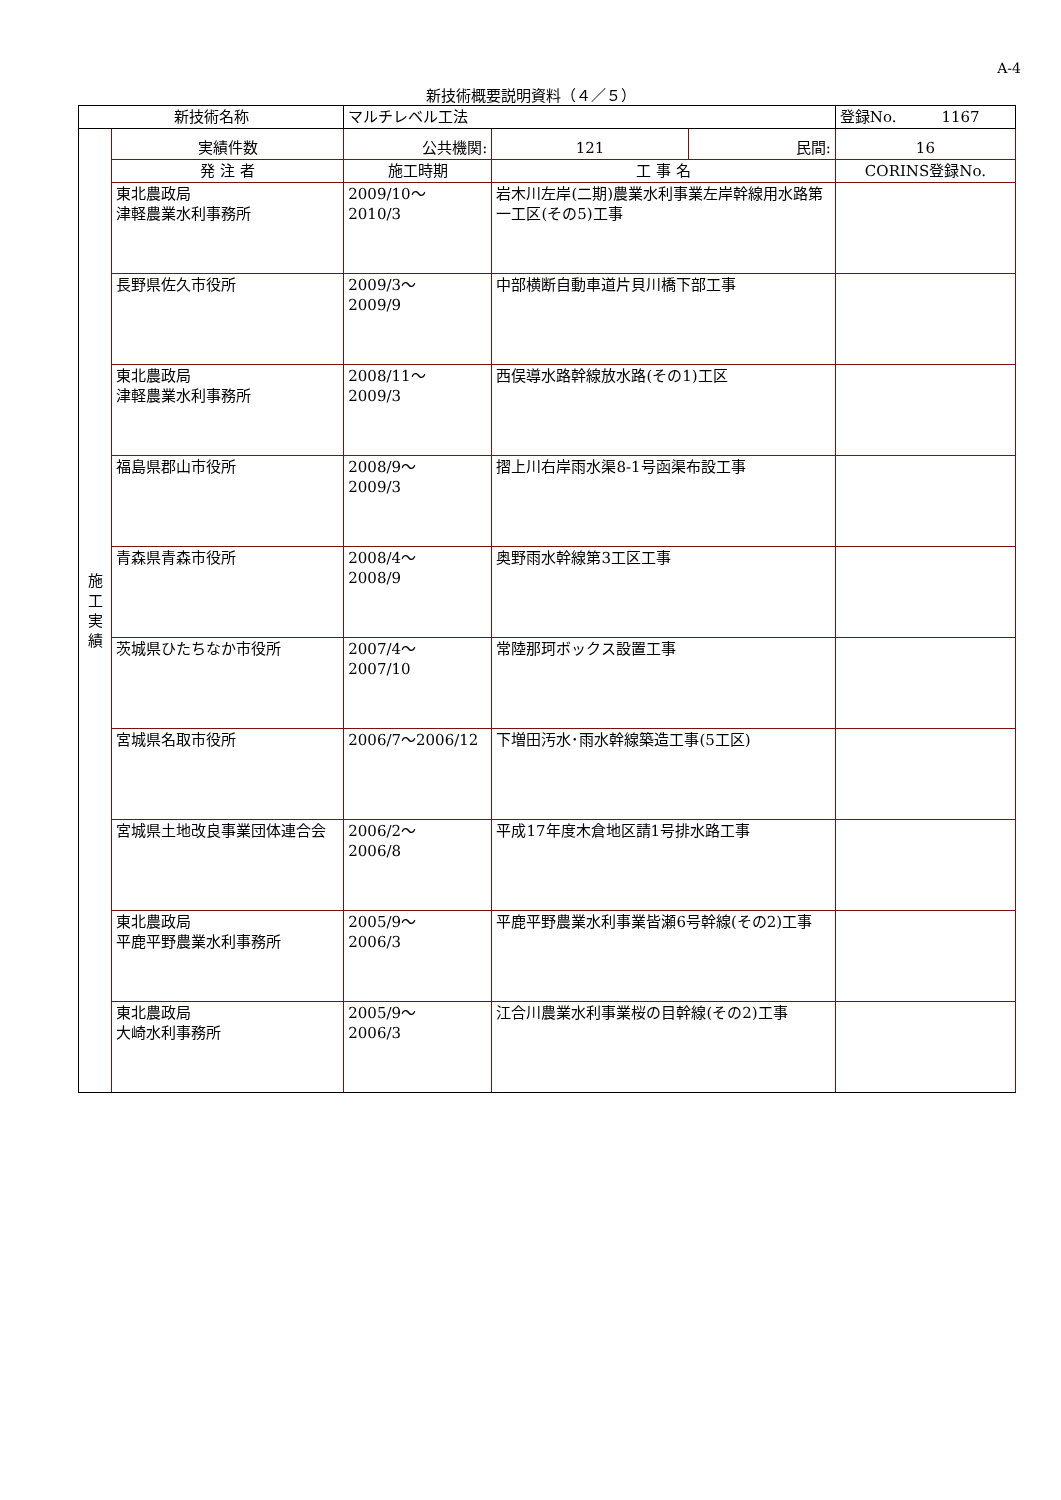A-4
新技術概要説明資料（４／５）
| 新技術名称 | | マルチレベル工法 | | | 登録No. 1167 |
| 施 工 実 績 | 実績件数 | 公共機関: | 121 | 民間: | 16 |
| | 発 注 者 | 施工時期 | 工 事 名 | | CORINS登録No. |
| | 東北農政局 津軽農業水利事務所 | 2009/10～ 2010/3 | 岩木川左岸(二期)農業水利事業左岸幹線用水路第一工区(その5)工事 | | |
| | 長野県佐久市役所 | 2009/3～ 2009/9 | 中部横断自動車道片貝川橋下部工事 | | |
| | 東北農政局 津軽農業水利事務所 | 2008/11～ 2009/3 | 西俣導水路幹線放水路(その1)工区 | | |
| | 福島県郡山市役所 | 2008/9～ 2009/3 | 摺上川右岸雨水渠8-1号函渠布設工事 | | |
| | 青森県青森市役所 | 2008/4～ 2008/9 | 奥野雨水幹線第3工区工事 | | |
| | 茨城県ひたちなか市役所 | 2007/4～ 2007/10 | 常陸那珂ボックス設置工事 | | |
| | 宮城県名取市役所 | 2006/7～2006/12 | 下増田汚水･雨水幹線築造工事(5工区) | | |
| | 宮城県土地改良事業団体連合会 | 2006/2～ 2006/8 | 平成17年度木倉地区請1号排水路工事 | | |
| | 東北農政局 平鹿平野農業水利事務所 | 2005/9～ 2006/3 | 平鹿平野農業水利事業皆瀬6号幹線(その2)工事 | | |
| | 東北農政局 大崎水利事務所 | 2005/9～ 2006/3 | 江合川農業水利事業桜の目幹線(その2)工事 | | |